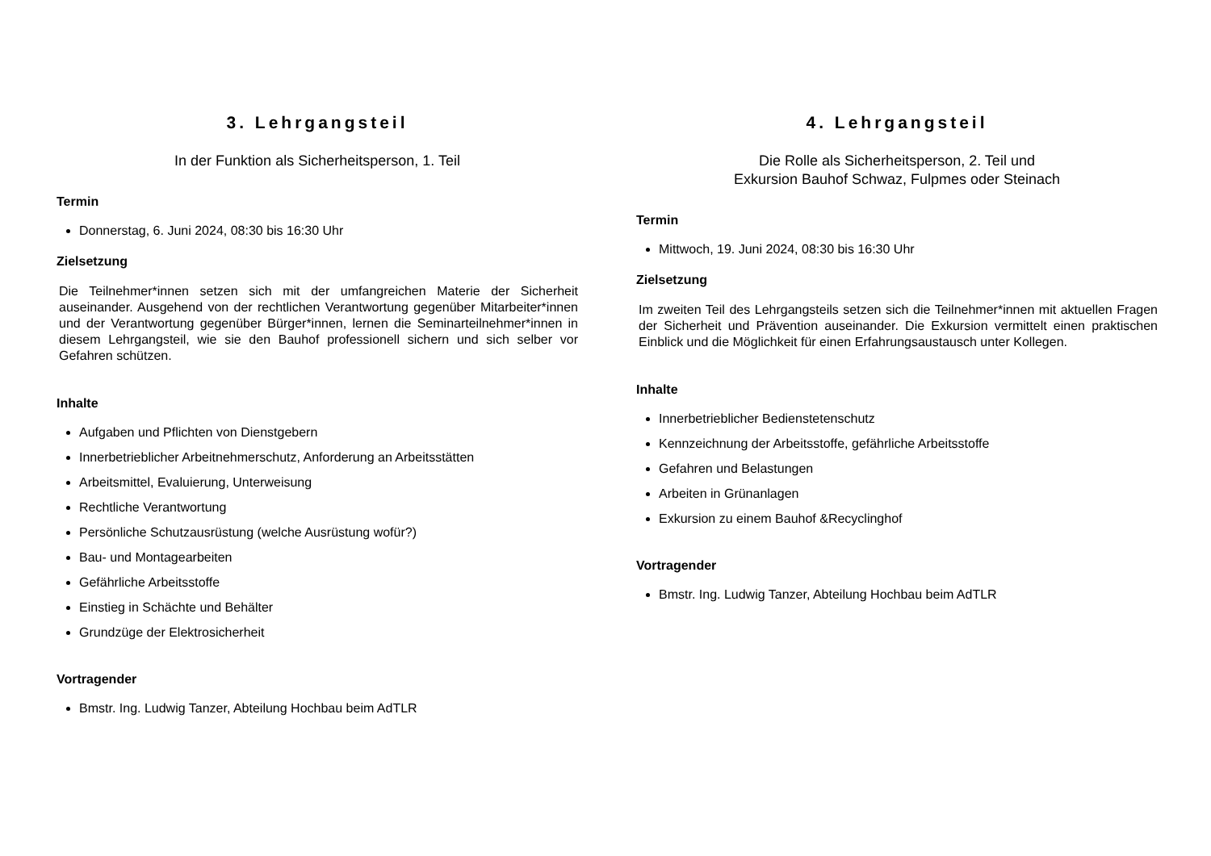3. Lehrgangsteil
In der Funktion als Sicherheitsperson, 1. Teil
Termin
Donnerstag, 6. Juni 2024, 08:30 bis 16:30 Uhr
Zielsetzung
Die Teilnehmer*innen setzen sich mit der umfangreichen Materie der Sicherheit auseinander. Ausgehend von der rechtlichen Verantwortung gegenüber Mitarbeiter*innen und der Verantwortung gegenüber Bürger*innen, lernen die Seminarteilnehmer*innen in diesem Lehrgangsteil, wie sie den Bauhof professionell sichern und sich selber vor Gefahren schützen.
Inhalte
Aufgaben und Pflichten von Dienstgebern
Innerbetrieblicher Arbeitnehmerschutz, Anforderung an Arbeitsstätten
Arbeitsmittel, Evaluierung, Unterweisung
Rechtliche Verantwortung
Persönliche Schutzausrüstung (welche Ausrüstung wofür?)
Bau- und Montagearbeiten
Gefährliche Arbeitsstoffe
Einstieg in Schächte und Behälter
Grundzüge der Elektrosicherheit
Vortragender
Bmstr. Ing. Ludwig Tanzer, Abteilung Hochbau beim AdTLR
4. Lehrgangsteil
Die Rolle als Sicherheitsperson, 2. Teil und
Exkursion Bauhof Schwaz, Fulpmes oder Steinach
Termin
Mittwoch, 19. Juni 2024, 08:30 bis 16:30 Uhr
Zielsetzung
Im zweiten Teil des Lehrgangsteils setzen sich die Teilnehmer*innen mit aktuellen Fragen der Sicherheit und Prävention auseinander. Die Exkursion vermittelt einen praktischen Einblick und die Möglichkeit für einen Erfahrungsaustausch unter Kollegen.
Inhalte
Innerbetrieblicher Bedienstetenschutz
Kennzeichnung der Arbeitsstoffe, gefährliche Arbeitsstoffe
Gefahren und Belastungen
Arbeiten in Grünanlagen
Exkursion zu einem Bauhof &Recyclinghof
Vortragender
Bmstr. Ing. Ludwig Tanzer, Abteilung Hochbau beim AdTLR